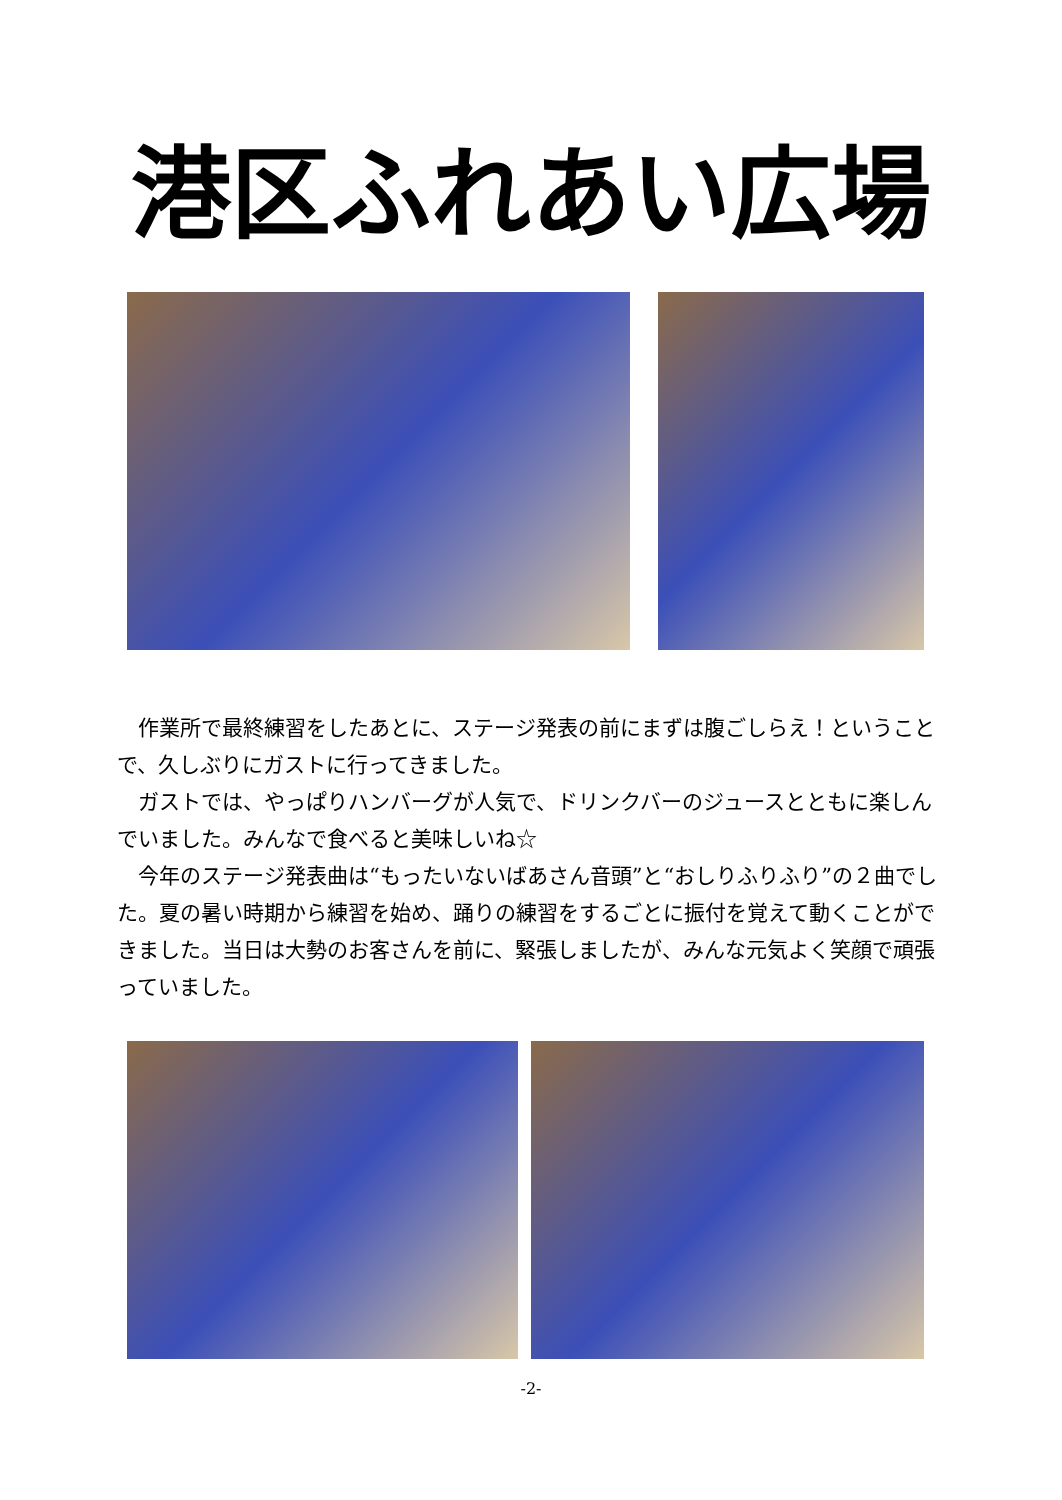港区ふれあい広場
　作業所で最終練習をしたあとに、ステージ発表の前にまずは腹ごしらえ！ということで、久しぶりにガストに行ってきました。
　ガストでは、やっぱりハンバーグが人気で、ドリンクバーのジュースとともに楽しんでいました。みんなで食べると美味しいね☆
　今年のステージ発表曲は“もったいないばあさん音頭”と“おしりふりふり”の２曲でした。夏の暑い時期から練習を始め、踊りの練習をするごとに振付を覚えて動くことができました。当日は大勢のお客さんを前に、緊張しましたが、みんな元気よく笑顔で頑張っていました。
-2-